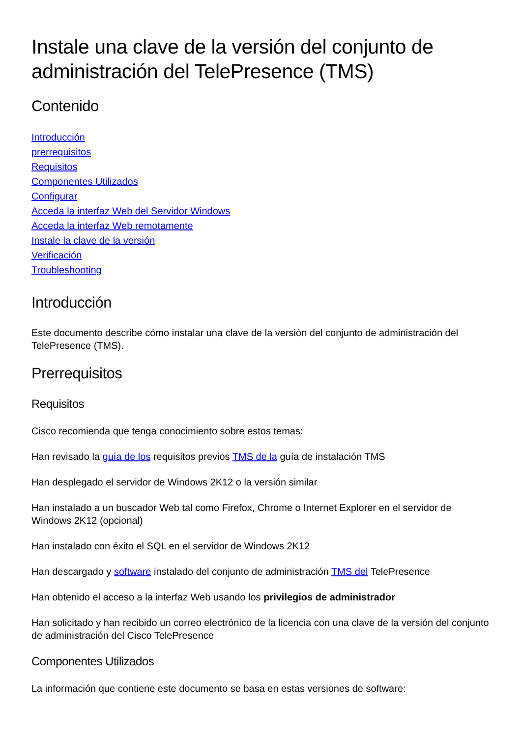Instale una clave de la versión del conjunto de administración del TelePresence (TMS)
Contenido
Introducción
prerrequisitos
Requisitos
Componentes Utilizados
Configurar
Acceda la interfaz Web del Servidor Windows
Acceda la interfaz Web remotamente
Instale la clave de la versión
Verificación
Troubleshooting
Introducción
Este documento describe cómo instalar una clave de la versión del conjunto de administración del TelePresence (TMS).
Prerrequisitos
Requisitos
Cisco recomienda que tenga conocimiento sobre estos temas:
Han revisado la guía de los requisitos previos TMS de la guía de instalación TMS
Han desplegado el servidor de Windows 2K12 o la versión similar
Han instalado a un buscador Web tal como Firefox, Chrome o Internet Explorer en el servidor de Windows 2K12 (opcional)
Han instalado con éxito el SQL en el servidor de Windows 2K12
Han descargado y software instalado del conjunto de administración TMS del TelePresence
Han obtenido el acceso a la interfaz Web usando los privilegios de administrador
Han solicitado y han recibido un correo electrónico de la licencia con una clave de la versión del conjunto de administración del Cisco TelePresence
Componentes Utilizados
La información que contiene este documento se basa en estas versiones de software: